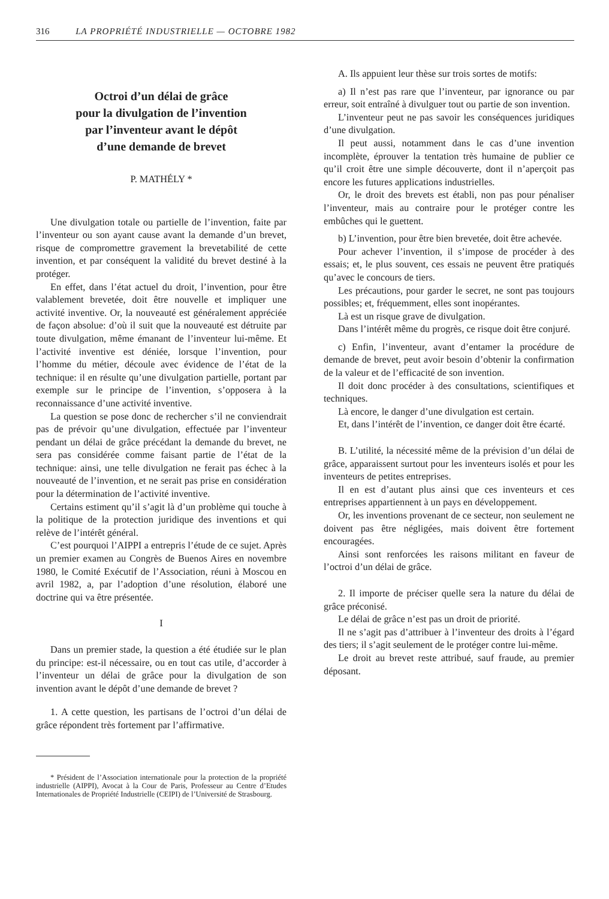316 LA PROPRIÉTÉ INDUSTRIELLE — OCTOBRE 1982
Octroi d’un délai de grâce
pour la divulgation de l’invention
par l’inventeur avant le dépôt
d’une demande de brevet
P. MATHÉLY *
Une divulgation totale ou partielle de l’invention, faite par l’inventeur ou son ayant cause avant la demande d’un brevet, risque de compromettre gravement la brevetabilité de cette invention, et par conséquent la validité du brevet destiné à la protéger.
En effet, dans l’état actuel du droit, l’invention, pour être valablement brevetée, doit être nouvelle et impliquer une activité inventive. Or, la nouveauté est généralement appréciée de façon absolue: d’où il suit que la nouveauté est détruite par toute divulgation, même émanant de l’inventeur lui-même. Et l’activité inventive est déniée, lorsque l’invention, pour l’homme du métier, découle avec évidence de l’état de la technique: il en résulte qu’une divulgation partielle, portant par exemple sur le principe de l’invention, s’opposera à la reconnaissance d’une activité inventive.
La question se pose donc de rechercher s’il ne conviendrait pas de prévoir qu’une divulgation, effectuée par l’inventeur pendant un délai de grâce précédant la demande du brevet, ne sera pas considérée comme faisant partie de l’état de la technique: ainsi, une telle divulgation ne ferait pas échec à la nouveauté de l’invention, et ne serait pas prise en considération pour la détermination de l’activité inventive.
Certains estiment qu’il s’agit là d’un problème qui touche à la politique de la protection juridique des inventions et qui relève de l’intérêt général.
C’est pourquoi l’AIPPI a entrepris l’étude de ce sujet. Après un premier examen au Congrès de Buenos Aires en novembre 1980, le Comité Exécutif de l’Association, réuni à Moscou en avril 1982, a, par l’adoption d’une résolution, élaboré une doctrine qui va être présentée.
I
Dans un premier stade, la question a été étudiée sur le plan du principe: est-il nécessaire, ou en tout cas utile, d’accorder à l’inventeur un délai de grâce pour la divulgation de son invention avant le dépôt d’une demande de brevet ?
1. A cette question, les partisans de l’octroi d’un délai de grâce répondent très fortement par l’affirmative.
* Président de l’Association internationale pour la protection de la propriété industrielle (AIPPI), Avocat à la Cour de Paris, Professeur au Centre d’Etudes Internationales de Propriété Industrielle (CEIPI) de l’Université de Strasbourg.
A. Ils appuient leur thèse sur trois sortes de motifs:
a) Il n’est pas rare que l’inventeur, par ignorance ou par erreur, soit entraîné à divulguer tout ou partie de son invention.
L’inventeur peut ne pas savoir les conséquences juridiques d’une divulgation.
Il peut aussi, notamment dans le cas d’une invention incomplète, éprouver la tentation très humaine de publier ce qu’il croit être une simple découverte, dont il n’aperçoit pas encore les futures applications industrielles.
Or, le droit des brevets est établi, non pas pour pénaliser l’inventeur, mais au contraire pour le protéger contre les embûches qui le guettent.
b) L’invention, pour être bien brevetée, doit être achevée.
Pour achever l’invention, il s’impose de procéder à des essais; et, le plus souvent, ces essais ne peuvent être pratiqués qu’avec le concours de tiers.
Les précautions, pour garder le secret, ne sont pas toujours possibles; et, fréquemment, elles sont inopérantes.
Là est un risque grave de divulgation.
Dans l’intérêt même du progrès, ce risque doit être conjuré.
c) Enfin, l’inventeur, avant d’entamer la procédure de demande de brevet, peut avoir besoin d’obtenir la confirmation de la valeur et de l’efficacité de son invention.
Il doit donc procéder à des consultations, scientifiques et techniques.
Là encore, le danger d’une divulgation est certain.
Et, dans l’intérêt de l’invention, ce danger doit être écarté.
B. L’utilité, la nécessité même de la prévision d’un délai de grâce, apparaissent surtout pour les inventeurs isolés et pour les inventeurs de petites entreprises.
Il en est d’autant plus ainsi que ces inventeurs et ces entreprises appartiennent à un pays en développement.
Or, les inventions provenant de ce secteur, non seulement ne doivent pas être négligées, mais doivent être fortement encouragées.
Ainsi sont renforcées les raisons militant en faveur de l’octroi d’un délai de grâce.
2. Il importe de préciser quelle sera la nature du délai de grâce préconisé.
Le délai de grâce n’est pas un droit de priorité.
Il ne s’agit pas d’attribuer à l’inventeur des droits à l’égard des tiers; il s’agit seulement de le protéger contre lui-même.
Le droit au brevet reste attribué, sauf fraude, au premier déposant.